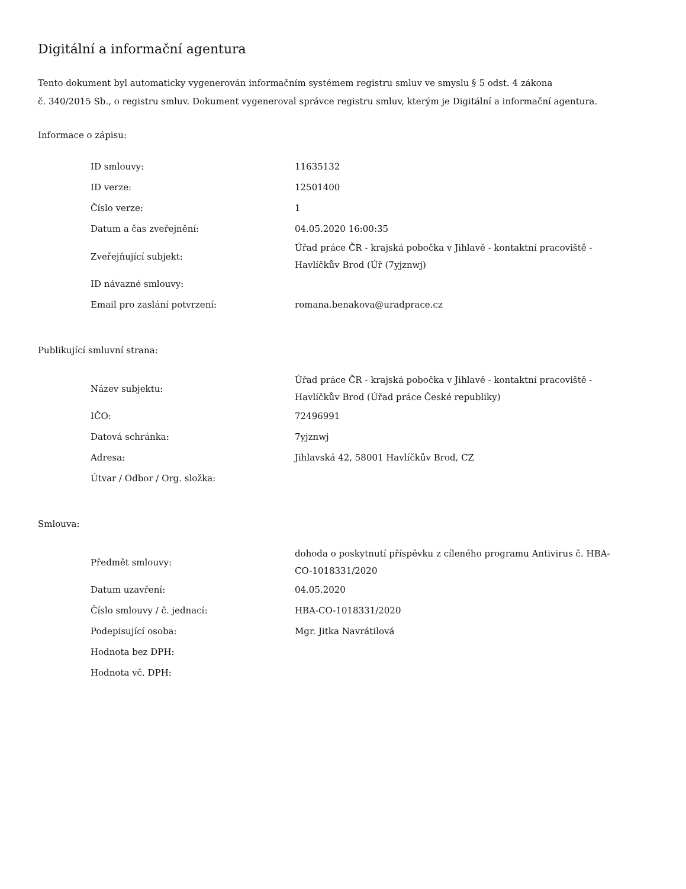Digitální a informační agentura
Tento dokument byl automaticky vygenerován informačním systémem registru smluv ve smyslu § 5 odst. 4 zákona
č. 340/2015 Sb., o registru smluv. Dokument vygeneroval správce registru smluv, kterým je Digitální a informační agentura.
Informace o zápisu:
| ID smlouvy: | 11635132 |
| ID verze: | 12501400 |
| Číslo verze: | 1 |
| Datum a čas zveřejnění: | 04.05.2020 16:00:35 |
| Zveřejňující subjekt: | Úřad práce ČR - krajská pobočka v Jihlavě - kontaktní pracoviště - Havlíčkův Brod (Úř (7yjznwj) |
| ID návazné smlouvy: | |
| Email pro zaslání potvrzení: | romana.benakova@uradprace.cz |
Publikující smluvní strana:
| Název subjektu: | Úřad práce ČR - krajská pobočka v Jihlavě - kontaktní pracoviště - Havlíčkův Brod (Úřad práce České republiky) |
| IČO: | 72496991 |
| Datová schránka: | 7yjznwj |
| Adresa: | Jihlavská 42, 58001 Havlíčkův Brod, CZ |
| Útvar / Odbor / Org. složka: | |
Smlouva:
| Předmět smlouvy: | dohoda o poskytnutí příspěvku z cíleného programu Antivirus č. HBA-CO-1018331/2020 |
| Datum uzavření: | 04.05.2020 |
| Číslo smlouvy / č. jednací: | HBA-CO-1018331/2020 |
| Podepisující osoba: | Mgr. Jitka Navrátilová |
| Hodnota bez DPH: | |
| Hodnota vč. DPH: | |